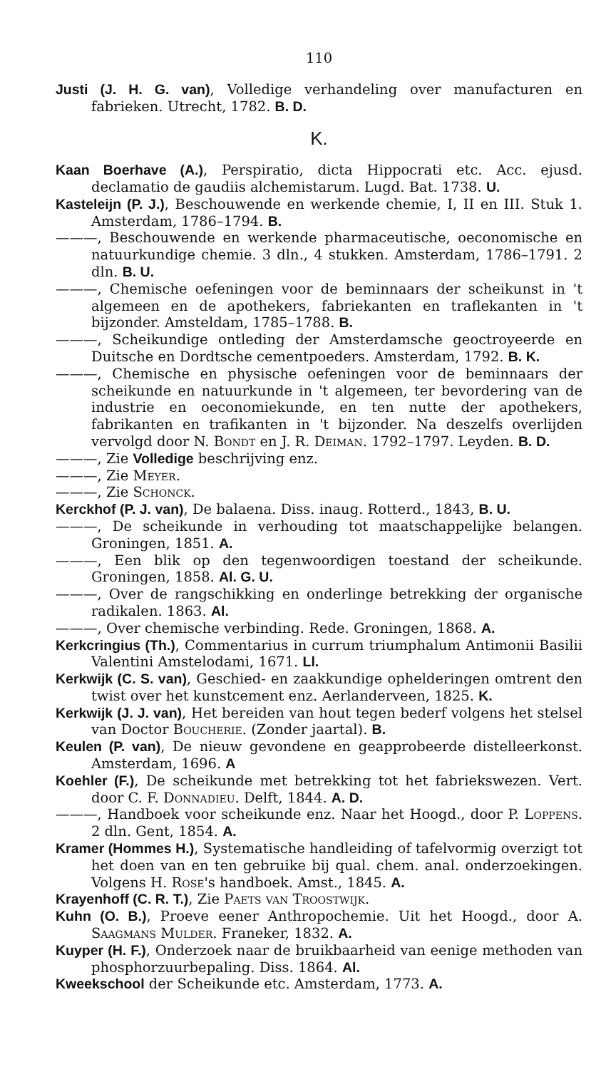110
Justi (J. H. G. van), Volledige verhandeling over manufacturen en fabrieken. Utrecht, 1782. B. D.
K.
Kaan Boerhave (A.), Perspiratio, dicta Hippocrati etc. Acc. ejusd. declamatio de gaudiis alchemistarum. Lugd. Bat. 1738. U.
Kasteleijn (P. J.), Beschouwende en werkende chemie, I, II en III. Stuk 1. Amsterdam, 1786–1794. B.
———, Beschouwende en werkende pharmaceutische, oeconomische en natuurkundige chemie. 3 dln., 4 stukken. Amsterdam, 1786–1791. 2 dln. B. U.
———, Chemische oefeningen voor de beminnaars der scheikunst in 't algemeen en de apothekers, fabriekanten en traflekanten in 't bijzonder. Amsteldam, 1785–1788. B.
———, Scheikundige ontleding der Amsterdamsche geoctroyeerde en Duitsche en Dordtsche cementpoeders. Amsterdam, 1792. B. K.
———, Chemische en physische oefeningen voor de beminnaars der scheikunde en natuurkunde in 't algemeen, ter bevordering van de industrie en oeconomiekunde, en ten nutte der apothekers, fabrikanten en trafikanten in 't bijzonder. Na deszelfs overlijden vervolgd door N. Bondt en J. R. Deiman. 1792–1797. Leyden. B. D.
———, Zie Volledige beschrijving enz.
———, Zie Meyer.
———, Zie Schonck.
Kerckhof (P. J. van), De balaena. Diss. inaug. Rotterd., 1843, B. U.
———, De scheikunde in verhouding tot maatschappelijke belangen. Groningen, 1851. A.
———, Een blik op den tegenwoordigen toestand der scheikunde. Groningen, 1858. Al. G. U.
———, Over de rangschikking en onderlinge betrekking der organische radikalen. 1863. Al.
———, Over chemische verbinding. Rede. Groningen, 1868. A.
Kerkcringius (Th.), Commentarius in currum triumphalum Antimonii Basilii Valentini Amstelodami, 1671. Ll.
Kerkwijk (C. S. van), Geschied- en zaakkundige ophelderingen omtrent den twist over het kunstcement enz. Aerlanderveen, 1825. K.
Kerkwijk (J. J. van), Het bereiden van hout tegen bederf volgens het stelsel van Doctor Boucherie. (Zonder jaartal). B.
Keulen (P. van), De nieuw gevondene en geapprobeerde distelleerkonst. Amsterdam, 1696. A
Koehler (F.), De scheikunde met betrekking tot het fabriekswezen. Vert. door C. F. Donnadieu. Delft, 1844. A. D.
———, Handboek voor scheikunde enz. Naar het Hoogd., door P. Loppens. 2 dln. Gent, 1854. A.
Kramer (Hommes H.), Systematische handleiding of tafelvormig overzigt tot het doen van en ten gebruike bij qual. chem. anal. onderzoekingen. Volgens H. Rose's handboek. Amst., 1845. A.
Krayenhoff (C. R. T.), Zie Paets van Troostwijk.
Kuhn (O. B.), Proeve eener Anthropochemie. Uit het Hoogd., door A. Saagmans Mulder. Franeker, 1832. A.
Kuyper (H. F.), Onderzoek naar de bruikbaarheid van eenige methoden van phosphorzuurbepaling. Diss. 1864. Al.
Kweekschool der Scheikunde etc. Amsterdam, 1773. A.